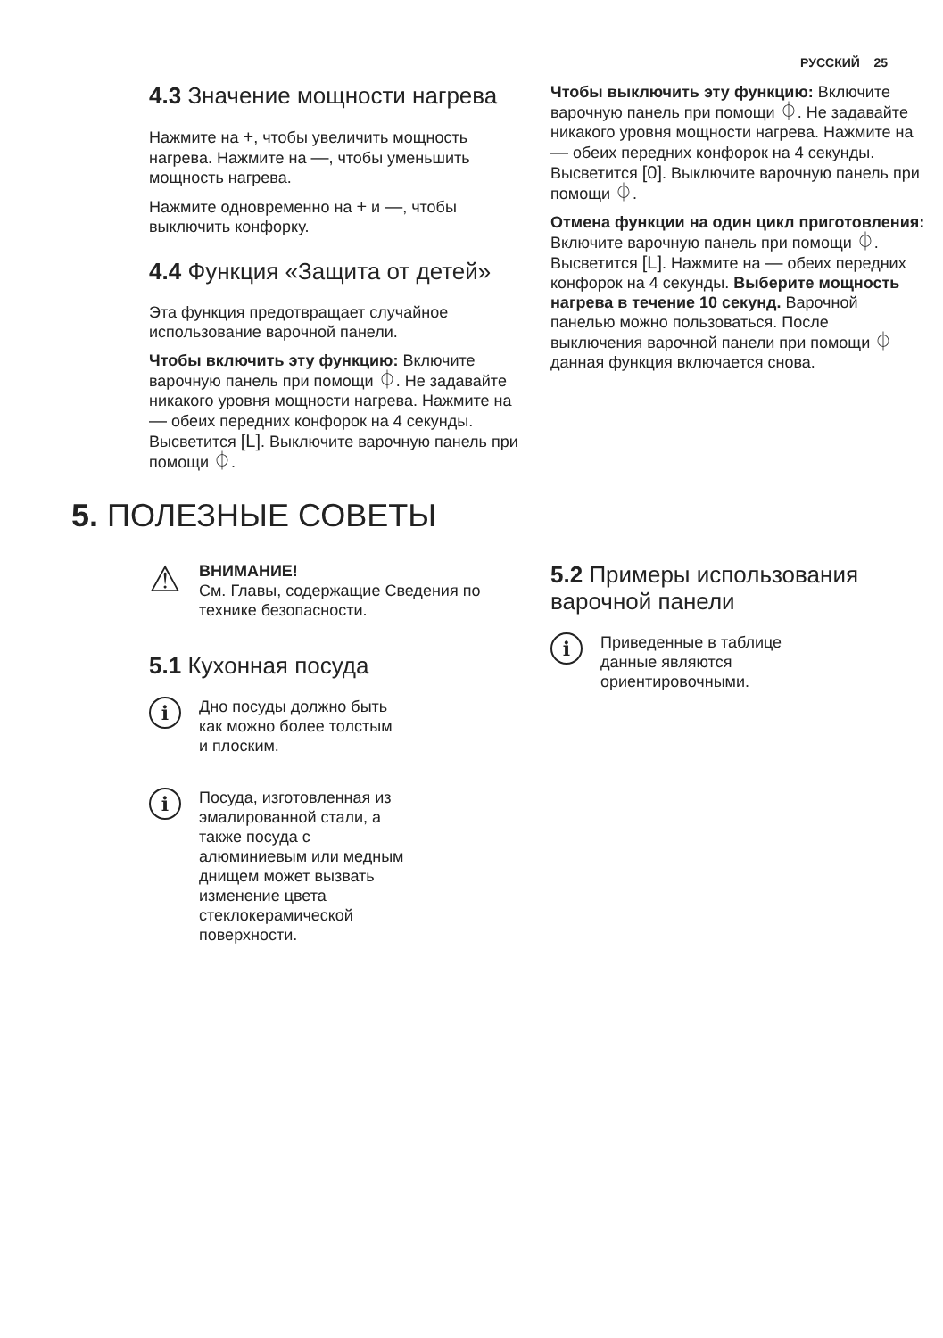РУССКИЙ 25
4.3 Значение мощности нагрева
Нажмите на +, чтобы увеличить мощность нагрева. Нажмите на —, чтобы уменьшить мощность нагрева.
Нажмите одновременно на + и —, чтобы выключить конфорку.
4.4 Функция «Защита от детей»
Эта функция предотвращает случайное использование варочной панели.
Чтобы включить эту функцию: Включите варочную панель при помощи ⏀. Не задавайте никакого уровня мощности нагрева. Нажмите на — обеих передних конфорок на 4 секунды. Высветится [L]. Выключите варочную панель при помощи ⏀.
Чтобы выключить эту функцию: Включите варочную панель при помощи ⏀. Не задавайте никакого уровня мощности нагрева. Нажмите на — обеих передних конфорок на 4 секунды. Высветится [0]. Выключите варочную панель при помощи ⏀.
Отмена функции на один цикл приготовления: Включите варочную панель при помощи ⏀. Высветится [L]. Нажмите на — обеих передних конфорок на 4 секунды. Выберите мощность нагрева в течение 10 секунд. Варочной панелью можно пользоваться. После выключения варочной панели при помощи ⏀ данная функция включается снова.
5. ПОЛЕЗНЫЕ СОВЕТЫ
⚠
ВНИМАНИЕ!
См. Главы, содержащие Сведения по технике безопасности.
5.1 Кухонная посуда
i
Дно посуды должно быть
как можно более толстым
и плоским.
i
Посуда, изготовленная из
эмалированной стали, а
также посуда с
алюминиевым или медным
днищем может вызвать
изменение цвета
стеклокерамической
поверхности.
5.2 Примеры использования варочной панели
i
Приведенные в таблице
данные являются
ориентировочными.